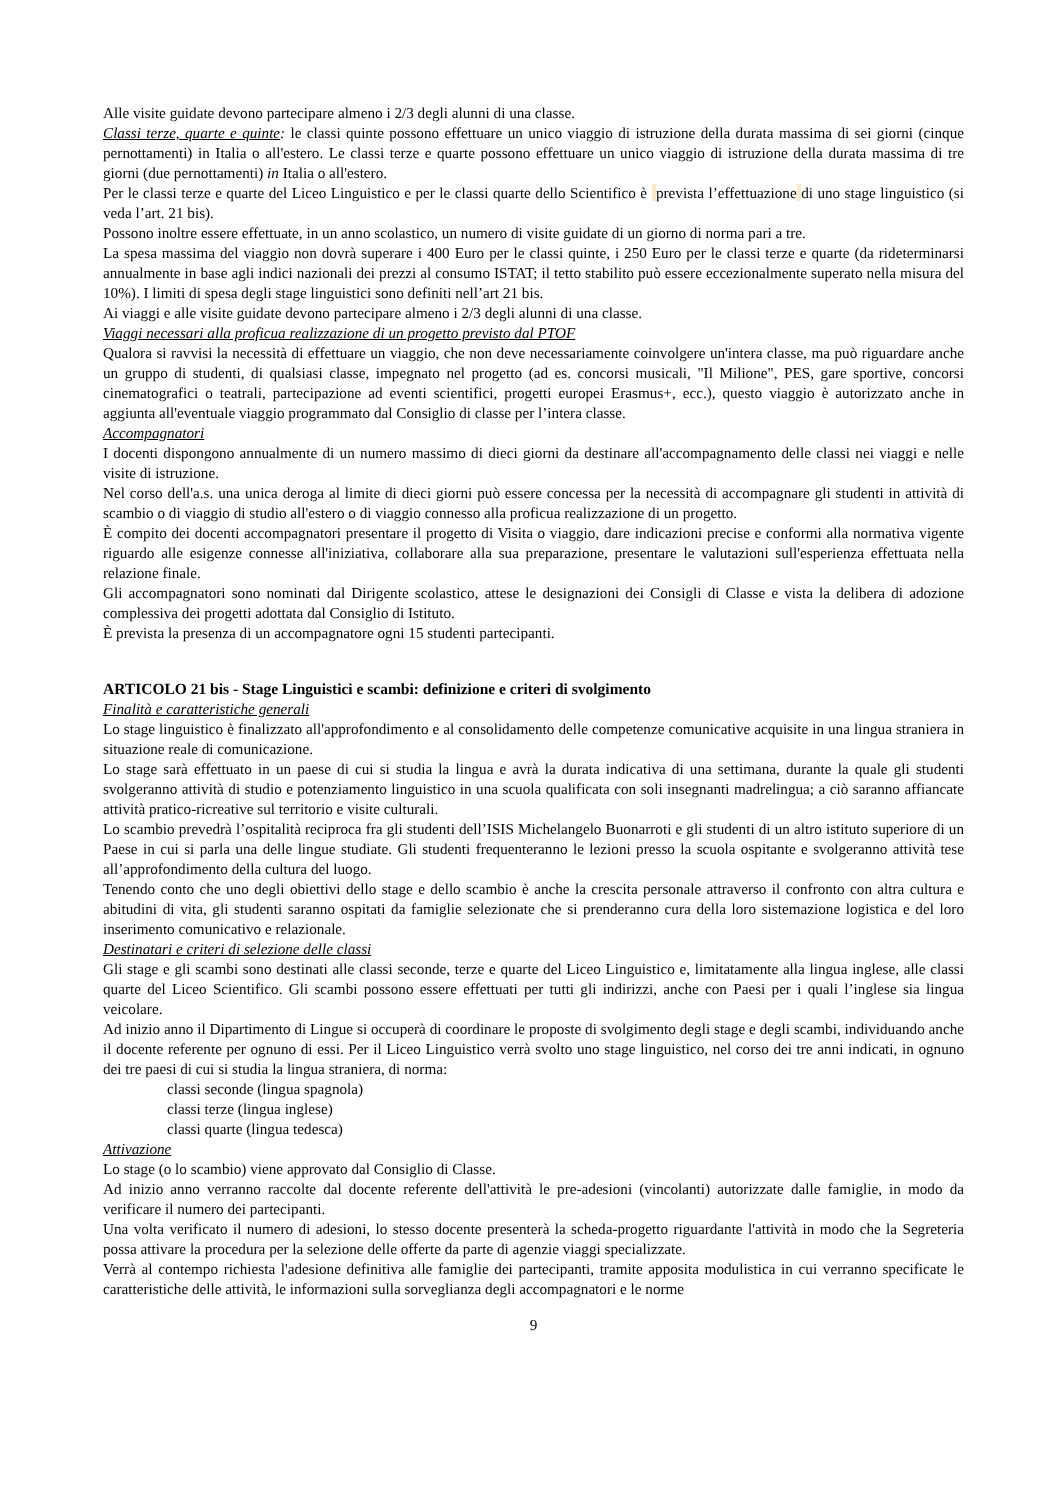Alle visite guidate devono partecipare almeno i 2/3 degli alunni di una classe.
Classi terze, quarte e quinte: le classi quinte possono effettuare un unico viaggio di istruzione della durata massima di sei giorni (cinque pernottamenti) in Italia o all'estero. Le classi terze e quarte possono effettuare un unico viaggio di istruzione della durata massima di tre giorni (due pernottamenti) in Italia o all'estero.
Per le classi terze e quarte del Liceo Linguistico e per le classi quarte dello Scientifico è prevista l’effettuazione di uno stage linguistico (si veda l’art. 21 bis).
Possono inoltre essere effettuate, in un anno scolastico, un numero di visite guidate di un giorno di norma pari a tre.
La spesa massima del viaggio non dovrà superare i 400 Euro per le classi quinte, i 250 Euro per le classi terze e quarte (da rideterminarsi annualmente in base agli indici nazionali dei prezzi al consumo ISTAT; il tetto stabilito può essere eccezionalmente superato nella misura del 10%). I limiti di spesa degli stage linguistici sono definiti nell’art 21 bis.
Ai viaggi e alle visite guidate devono partecipare almeno i 2/3 degli alunni di una classe.
Viaggi necessari alla proficua realizzazione di un progetto previsto dal PTOF
Qualora si ravvisi la necessità di effettuare un viaggio, che non deve necessariamente coinvolgere un'intera classe, ma può riguardare anche un gruppo di studenti, di qualsiasi classe, impegnato nel progetto (ad es. concorsi musicali, "Il Milione", PES, gare sportive, concorsi cinematografici o teatrali, partecipazione ad eventi scientifici, progetti europei Erasmus+, ecc.), questo viaggio è autorizzato anche in aggiunta all'eventuale viaggio programmato dal Consiglio di classe per l’intera classe.
Accompagnatori
I docenti dispongono annualmente di un numero massimo di dieci giorni da destinare all'accompagnamento delle classi nei viaggi e nelle visite di istruzione.
Nel corso dell'a.s. una unica deroga al limite di dieci giorni può essere concessa per la necessità di accompagnare gli studenti in attività di scambio o di viaggio di studio all'estero o di viaggio connesso alla proficua realizzazione di un progetto.
È compito dei docenti accompagnatori presentare il progetto di Visita o viaggio, dare indicazioni precise e conformi alla normativa vigente riguardo alle esigenze connesse all'iniziativa, collaborare alla sua preparazione, presentare le valutazioni sull'esperienza effettuata nella relazione finale.
Gli accompagnatori sono nominati dal Dirigente scolastico, attese le designazioni dei Consigli di Classe e vista la delibera di adozione complessiva dei progetti adottata dal Consiglio di Istituto.
È prevista la presenza di un accompagnatore ogni 15 studenti partecipanti.
ARTICOLO 21 bis - Stage Linguistici e scambi: definizione e criteri di svolgimento
Finalità e caratteristiche generali
Lo stage linguistico è finalizzato all'approfondimento e al consolidamento delle competenze comunicative acquisite in una lingua straniera in situazione reale di comunicazione.
Lo stage sarà effettuato in un paese di cui si studia la lingua e avrà la durata indicativa di una settimana, durante la quale gli studenti svolgeranno attività di studio e potenziamento linguistico in una scuola qualificata con soli insegnanti madrelingua; a ciò saranno affiancate attività pratico-ricreative sul territorio e visite culturali.
Lo scambio prevedrà l’ospitalità reciproca fra gli studenti dell’ISIS Michelangelo Buonarroti e gli studenti di un altro istituto superiore di un Paese in cui si parla una delle lingue studiate. Gli studenti frequenteranno le lezioni presso la scuola ospitante e svolgeranno attività tese all’approfondimento della cultura del luogo.
Tenendo conto che uno degli obiettivi dello stage e dello scambio è anche la crescita personale attraverso il confronto con altra cultura e abitudini di vita, gli studenti saranno ospitati da famiglie selezionate che si prenderanno cura della loro sistemazione logistica e del loro inserimento comunicativo e relazionale.
Destinatari e criteri di selezione delle classi
Gli stage e gli scambi sono destinati alle classi seconde, terze e quarte del Liceo Linguistico e, limitatamente alla lingua inglese, alle classi quarte del Liceo Scientifico. Gli scambi possono essere effettuati per tutti gli indirizzi, anche con Paesi per i quali l’inglese sia lingua veicolare.
Ad inizio anno il Dipartimento di Lingue si occuperà di coordinare le proposte di svolgimento degli stage e degli scambi, individuando anche il docente referente per ognuno di essi. Per il Liceo Linguistico verrà svolto uno stage linguistico, nel corso dei tre anni indicati, in ognuno dei tre paesi di cui si studia la lingua straniera, di norma:
classi seconde (lingua spagnola)
classi terze (lingua inglese)
classi quarte (lingua tedesca)
Attivazione
Lo stage (o lo scambio) viene approvato dal Consiglio di Classe.
Ad inizio anno verranno raccolte dal docente referente dell'attività le pre-adesioni (vincolanti) autorizzate dalle famiglie, in modo da verificare il numero dei partecipanti.
Una volta verificato il numero di adesioni, lo stesso docente presenterà la scheda-progetto riguardante l'attività in modo che la Segreteria possa attivare la procedura per la selezione delle offerte da parte di agenzie viaggi specializzate.
Verrà al contempo richiesta l'adesione definitiva alle famiglie dei partecipanti, tramite apposita modulistica in cui verranno specificate le caratteristiche delle attività, le informazioni sulla sorveglianza degli accompagnatori e le norme
9